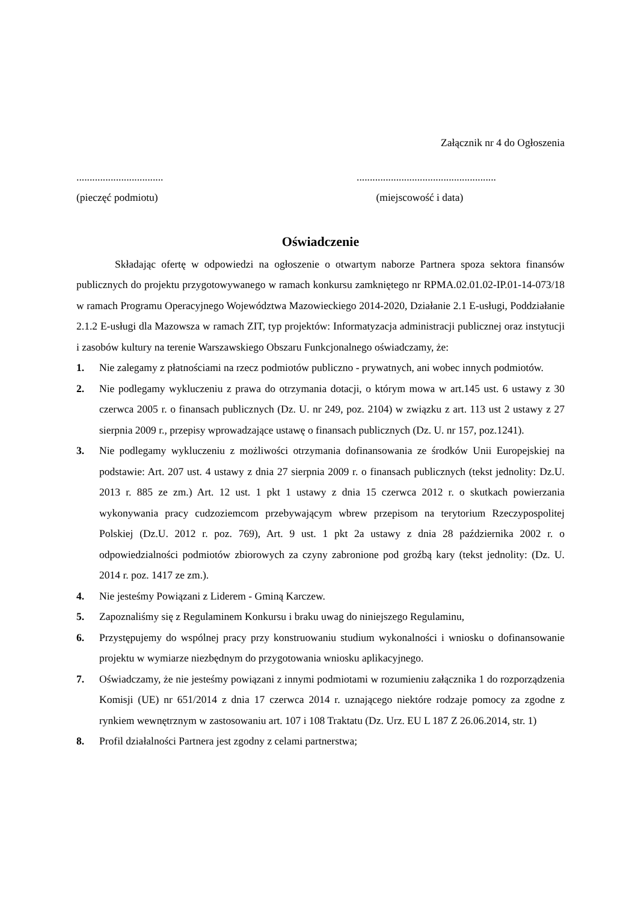Załącznik nr 4 do Ogłoszenia
.................................
.....................................................
(pieczęć podmiotu) (miejscowość i data)
Oświadczenie
Składając ofertę w odpowiedzi na ogłoszenie o otwartym naborze Partnera spoza sektora finansów publicznych do projektu przygotowywanego w ramach konkursu zamkniętego nr RPMA.02.01.02-IP.01-14-073/18 w ramach Programu Operacyjnego Województwa Mazowieckiego 2014-2020, Działanie 2.1 E-usługi, Poddziałanie 2.1.2 E-usługi dla Mazowsza w ramach ZIT, typ projektów: Informatyzacja administracji publicznej oraz instytucji i zasobów kultury na terenie Warszawskiego Obszaru Funkcjonalnego oświadczamy, że:
1. Nie zalegamy z płatnościami na rzecz podmiotów publiczno - prywatnych, ani wobec innych podmiotów.
2. Nie podlegamy wykluczeniu z prawa do otrzymania dotacji, o którym mowa w art.145 ust. 6 ustawy z 30 czerwca 2005 r. o finansach publicznych (Dz. U. nr 249, poz. 2104) w związku z art. 113 ust 2 ustawy z 27 sierpnia 2009 r., przepisy wprowadzające ustawę o finansach publicznych (Dz. U. nr 157, poz.1241).
3. Nie podlegamy wykluczeniu z możliwości otrzymania dofinansowania ze środków Unii Europejskiej na podstawie: Art. 207 ust. 4 ustawy z dnia 27 sierpnia 2009 r. o finansach publicznych (tekst jednolity: Dz.U. 2013 r. 885 ze zm.) Art. 12 ust. 1 pkt 1 ustawy z dnia 15 czerwca 2012 r. o skutkach powierzania wykonywania pracy cudzoziemcom przebywającym wbrew przepisom na terytorium Rzeczypospolitej Polskiej (Dz.U. 2012 r. poz. 769), Art. 9 ust. 1 pkt 2a ustawy z dnia 28 października 2002 r. o odpowiedzialności podmiotów zbiorowych za czyny zabronione pod groźbą kary (tekst jednolity: (Dz. U. 2014 r. poz. 1417 ze zm.).
4. Nie jesteśmy Powiązani z Liderem - Gminą Karczew.
5. Zapoznaliśmy się z Regulaminem Konkursu i braku uwag do niniejszego Regulaminu,
6. Przystępujemy do wspólnej pracy przy konstruowaniu studium wykonalności i wniosku o dofinansowanie projektu w wymiarze niezbędnym do przygotowania wniosku aplikacyjnego.
7. Oświadczamy, że nie jesteśmy powiązani z innymi podmiotami w rozumieniu załącznika 1 do rozporządzenia Komisji (UE) nr 651/2014 z dnia 17 czerwca 2014 r. uznającego niektóre rodzaje pomocy za zgodne z rynkiem wewnętrznym w zastosowaniu art. 107 i 108 Traktatu (Dz. Urz. EU L 187 Z 26.06.2014, str. 1)
8. Profil działalności Partnera jest zgodny z celami partnerstwa;